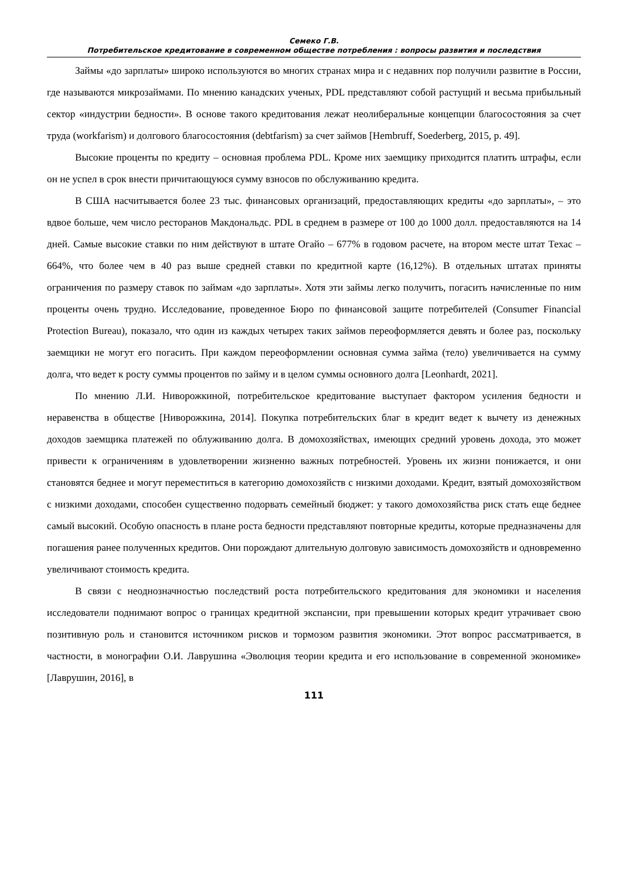Семеко Г.В.
Потребительское кредитование в современном обществе потребления : вопросы развития и последствия
Займы «до зарплаты» широко используются во многих странах мира и с недавних пор получили развитие в России, где называются микрозаймами. По мнению канадских ученых, PDL представляют собой растущий и весьма прибыльный сектор «индустрии бедности». В основе такого кредитования лежат неолиберальные концепции благосостояния за счет труда (workfarism) и долгового благосостояния (debtfarism) за счет займов [Hembruff, Soederberg, 2015, p. 49].
Высокие проценты по кредиту – основная проблема PDL. Кроме них заемщику приходится платить штрафы, если он не успел в срок внести причитающуюся сумму взносов по обслуживанию кредита.
В США насчитывается более 23 тыс. финансовых организаций, предоставляющих кредиты «до зарплаты», – это вдвое больше, чем число ресторанов Макдональдс. PDL в среднем в размере от 100 до 1000 долл. предоставляются на 14 дней. Самые высокие ставки по ним действуют в штате Огайо – 677% в годовом расчете, на втором месте штат Техас – 664%, что более чем в 40 раз выше средней ставки по кредитной карте (16,12%). В отдельных штатах приняты ограничения по размеру ставок по займам «до зарплаты». Хотя эти займы легко получить, погасить начисленные по ним проценты очень трудно. Исследование, проведенное Бюро по финансовой защите потребителей (Consumer Financial Protection Bureau), показало, что один из каждых четырех таких займов переоформляется девять и более раз, поскольку заемщики не могут его погасить. При каждом переоформлении основная сумма займа (тело) увеличивается на сумму долга, что ведет к росту суммы процентов по займу и в целом суммы основного долга [Leonhardt, 2021].
По мнению Л.И. Ниворожкиной, потребительское кредитование выступает фактором усиления бедности и неравенства в обществе [Ниворожкина, 2014]. Покупка потребительских благ в кредит ведет к вычету из денежных доходов заемщика платежей по облуживанию долга. В домохозяйствах, имеющих средний уровень дохода, это может привести к ограничениям в удовлетворении жизненно важных потребностей. Уровень их жизни понижается, и они становятся беднее и могут переместиться в категорию домохозяйств с низкими доходами. Кредит, взятый домохозяйством с низкими доходами, способен существенно подорвать семейный бюджет: у такого домохозяйства риск стать еще беднее самый высокий. Особую опасность в плане роста бедности представляют повторные кредиты, которые предназначены для погашения ранее полученных кредитов. Они порождают длительную долговую зависимость домохозяйств и одновременно увеличивают стоимость кредита.
В связи с неоднозначностью последствий роста потребительского кредитования для экономики и населения исследователи поднимают вопрос о границах кредитной экспансии, при превышении которых кредит утрачивает свою позитивную роль и становится источником рисков и тормозом развития экономики. Этот вопрос рассматривается, в частности, в монографии О.И. Лаврушина «Эволюция теории кредита и его использование в современной экономике» [Лаврушин, 2016], в
111